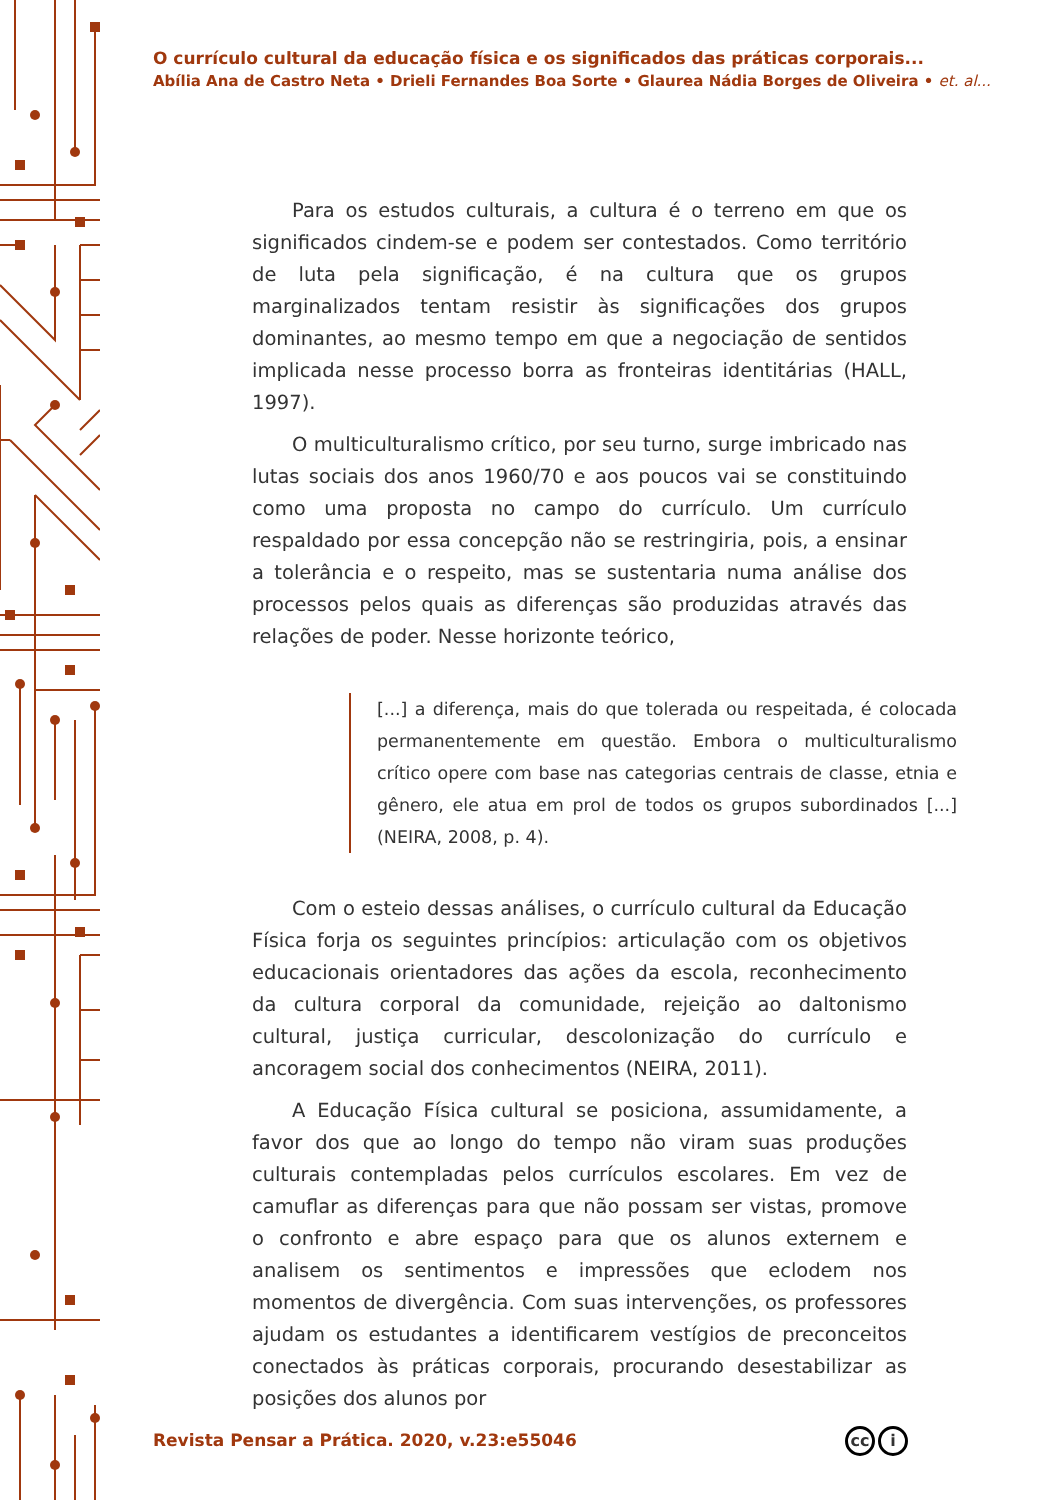O currículo cultural da educação física e os significados das práticas corporais...
Abília Ana de Castro Neta • Drieli Fernandes Boa Sorte • Glaurea Nádia Borges de Oliveira • et. al...
Para os estudos culturais, a cultura é o terreno em que os significados cindem-se e podem ser contestados. Como território de luta pela significação, é na cultura que os grupos marginalizados tentam resistir às significações dos grupos dominantes, ao mesmo tempo em que a negociação de sentidos implicada nesse processo borra as fronteiras identitárias (HALL, 1997).
O multiculturalismo crítico, por seu turno, surge imbricado nas lutas sociais dos anos 1960/70 e aos poucos vai se constituindo como uma proposta no campo do currículo. Um currículo respaldado por essa concepção não se restringiria, pois, a ensinar a tolerância e o respeito, mas se sustentaria numa análise dos processos pelos quais as diferenças são produzidas através das relações de poder. Nesse horizonte teórico,
[...] a diferença, mais do que tolerada ou respeitada, é colocada permanentemente em questão. Embora o multiculturalismo crítico opere com base nas categorias centrais de classe, etnia e gênero, ele atua em prol de todos os grupos subordinados [...] (NEIRA, 2008, p. 4).
Com o esteio dessas análises, o currículo cultural da Educação Física forja os seguintes princípios: articulação com os objetivos educacionais orientadores das ações da escola, reconhecimento da cultura corporal da comunidade, rejeição ao daltonismo cultural, justiça curricular, descolonização do currículo e ancoragem social dos conhecimentos (NEIRA, 2011).
A Educação Física cultural se posiciona, assumidamente, a favor dos que ao longo do tempo não viram suas produções culturais contempladas pelos currículos escolares. Em vez de camuflar as diferenças para que não possam ser vistas, promove o confronto e abre espaço para que os alunos externem e analisem os sentimentos e impressões que eclodem nos momentos de divergência. Com suas intervenções, os professores ajudam os estudantes a identificarem vestígios de preconceitos conectados às práticas corporais, procurando desestabilizar as posições dos alunos por
Revista Pensar a Prática. 2020, v.23:e55046
cc i